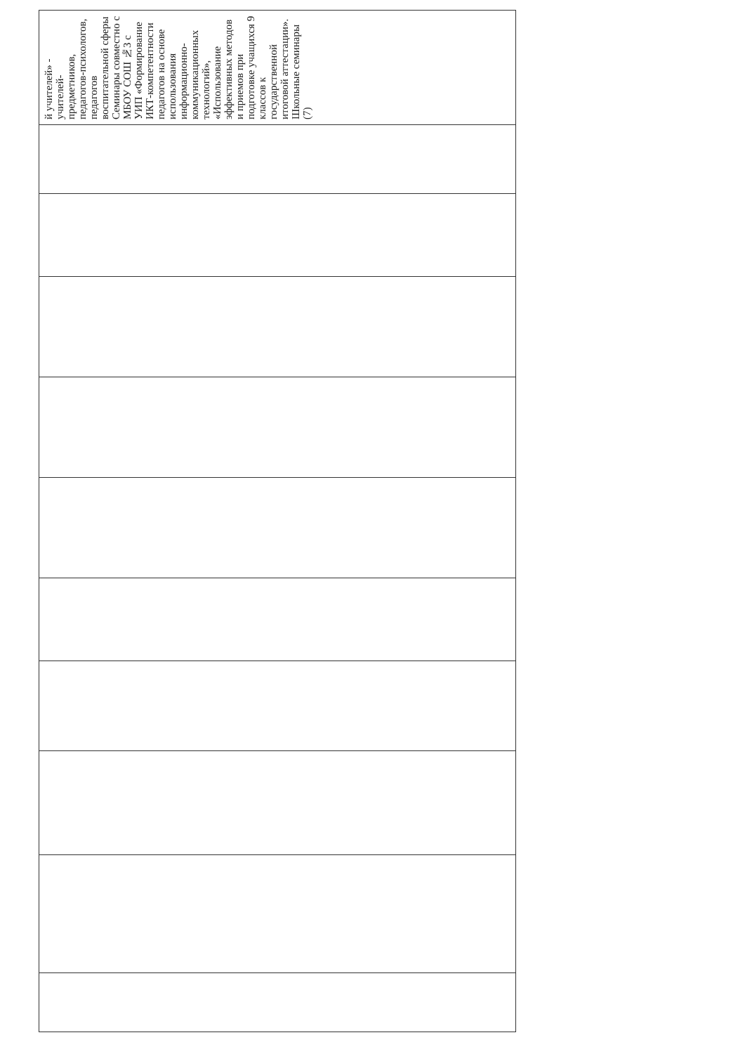| й учителей» - учителей-предметников, педагогов-психологов, педагогов воспитательной сферы Семинары совместно с МБОУ СОШ №3 с УИП «Формирование ИКТ-компетентности педагогов на основе использования информационно-коммуникационных технологий», «Использование эффективных методов и приемов при подготовке учащихся 9 классов к государственной итоговой аттестации». Школьные семинары (7) |